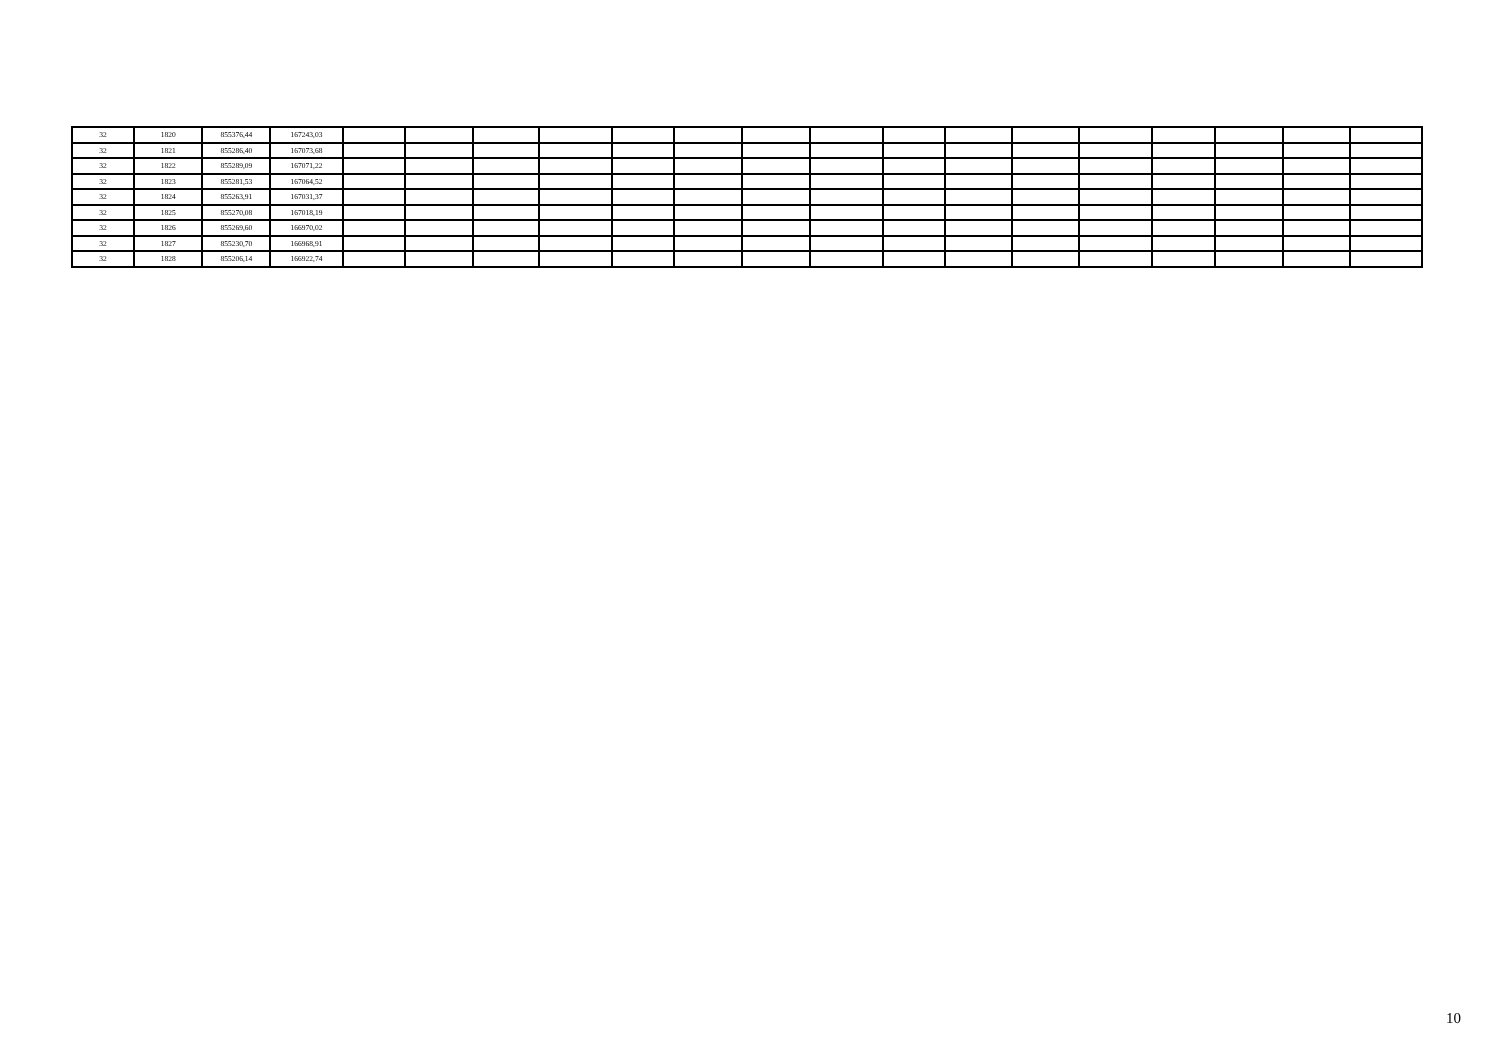| 32 | 1820 | 855376,44 | 167243,03 | | | | | | | | | | | | | | | | |
| 32 | 1821 | 855286,40 | 167073,68 | | | | | | | | | | | | | | | | |
| 32 | 1822 | 855289,09 | 167071,22 | | | | | | | | | | | | | | | | |
| 32 | 1823 | 855281,53 | 167064,52 | | | | | | | | | | | | | | | | |
| 32 | 1824 | 855263,91 | 167031,37 | | | | | | | | | | | | | | | | |
| 32 | 1825 | 855270,08 | 167018,19 | | | | | | | | | | | | | | | | |
| 32 | 1826 | 855269,60 | 166970,02 | | | | | | | | | | | | | | | | |
| 32 | 1827 | 855230,70 | 166968,91 | | | | | | | | | | | | | | | | |
| 32 | 1828 | 855206,14 | 166922,74 | | | | | | | | | | | | | | | | |
10